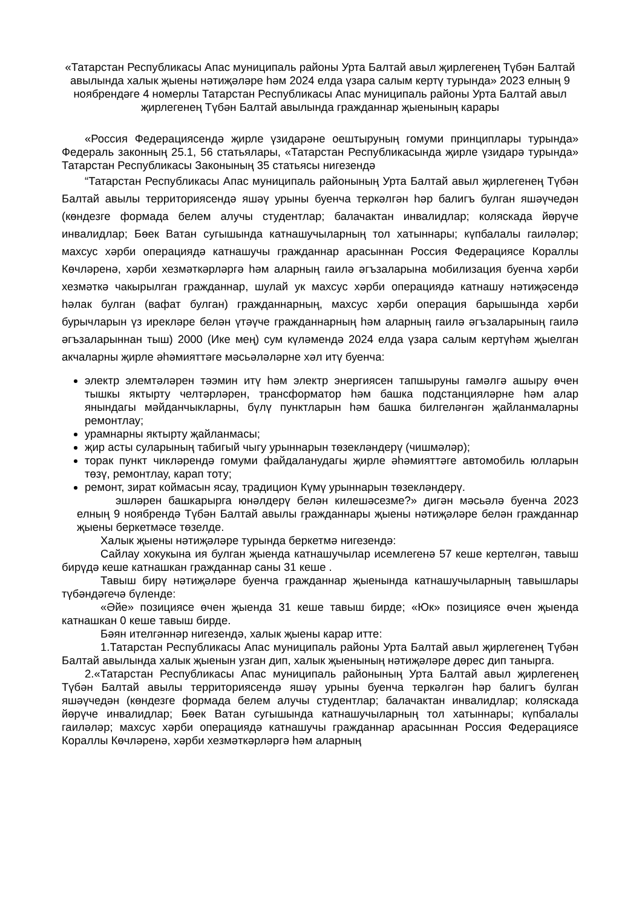«Татарстан Республикасы Апас муниципаль районы Урта Балтай авыл җирлегенең Түбән Балтай авылында халык җыены нәтиҗәләре һәм 2024 елда үзара салым кертү турында» 2023 елның 9 ноябрендәге 4 номерлы Татарстан Республикасы Апас муниципаль районы Урта Балтай авыл җирлегенең Түбән Балтай авылында гражданнар җыенының карары
«Россия Федерациясендә җирле үзидарәне оештыруның гомуми принциплары турында» Федераль законның 25.1, 56 статьялары, «Татарстан Республикасында җирле үзидарә турында» Татарстан Республикасы Законының 35 статьясы нигезендә
“Татарстан Республикасы Апас муниципаль районының Урта Балтай авыл җирлегенең Түбән Балтай авылы территориясендә яшәү урыны буенча теркәлгән һәр балигъ булган яшәүчедән (көндезге формада белем алучы студентлар; балачактан инвалидлар; коляскада йөрүче инвалидлар; Бөек Ватан сугышында катнашучыларның тол хатыннары; күпбалалы гаиләләр; махсус хәрби операциядә катнашучы гражданнар арасыннан Россия Федерациясе Кораллы Көчләренә, хәрби хезмәткәрләргә һәм аларның гаилә әгъзаларына мобилизация буенча хәрби хезмәткә чакырылган гражданнар, шулай ук махсус хәрби операциядә катнашу нәтиҗәсендә һәлак булган (вафат булган) гражданнарның, махсус хәрби операция барышында хәрби бурычларын үз ирекләре белән үтәүче гражданнарның һәм аларның гаилә әгъзаларының гаилә әгъзаларыннан тыш) 2000 (Ике мең) сум күләмендә 2024 елда үзара салым кертүһәм җыелган акчаларны җирле әһәмияттәге мәсьәләләрне хәл итү буенча:
электр элемтәләрен тәэмин итү һәм электр энергиясен тапшыруны гамәлгә ашыру өчен тышкы яктырту челтәрләрен, трансформатор һәм башка подстанцияләрне һәм алар янындагы мәйданчыкларны, бүлү пунктларын һәм башка билгеләнгән җайланмаларны ремонтлау;
урамнарны яктырту җайланмасы;
җир асты суларының табигый чыгу урыннарын төзекләндерү (чишмәләр);
торак пункт чикләрендә гомуми файдаланудагы җирле әһәмияттәге автомобиль юлларын төзү, ремонтлау, карап тоту;
ремонт, зират коймасын ясау, традицион Күмү урыннарын төзекләндерү.
эшләрен башкарырга юнәлдерү белән килешәсезме?» дигән мәсьәлә буенча 2023 елның 9 ноябрендә Түбән Балтай авылы гражданнары җыены нәтиҗәләре белән гражданнар җыены беркетмәсе төзелде.
Халык җыены нәтиҗәләре турында беркетмә нигезендә:
Сайлау хокукына ия булган җыенда катнашучылар исемлегенә 57 кеше кертелгән, тавыш бирүдә кеше катнашкан гражданнар саны 31 кеше .
Тавыш бирү нәтиҗәләре буенча гражданнар җыенында катнашучыларның тавышлары түбәндәгечә бүленде:
«Әйе» позициясе өчен җыенда 31 кеше тавыш бирде; «Юк» позициясе өчен җыенда катнашкан 0 кеше тавыш бирде.
Бәян ителгәннәр нигезендә, халык җыены карар итте:
1.Татарстан Республикасы Апас муниципаль районы Урта Балтай авыл җирлегенең Түбән Балтай авылында халык җыенын узган дип, халык җыенының нәтиҗәләре дөрес дип танырга.
2.«Татарстан Республикасы Апас муниципаль районының Урта Балтай авыл җирлегенең Түбән Балтай авылы территориясендә яшәү урыны буенча теркәлгән һәр балигъ булган яшәүчедән (көндезге формада белем алучы студентлар; балачактан инвалидлар; коляскада йөрүче инвалидлар; Бөек Ватан сугышында катнашучыларның тол хатыннары; күпбалалы гаиләләр; махсус хәрби операциядә катнашучы гражданнар арасыннан Россия Федерациясе Кораллы Көчләренә, хәрби хезмәткәрләргә һәм аларның